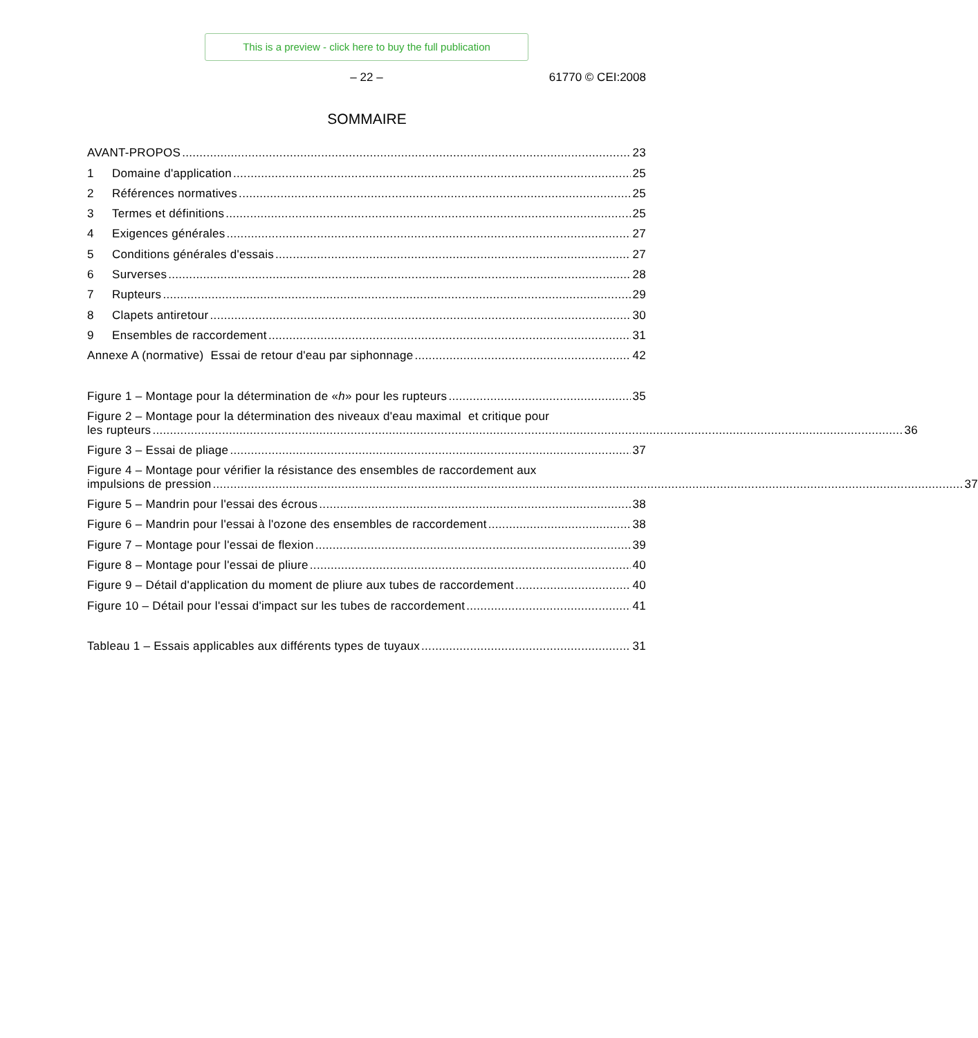This is a preview - click here to buy the full publication
– 22 – 61770 © CEI:2008
SOMMAIRE
AVANT-PROPOS 23
1 Domaine d'application 25
2 Références normatives 25
3 Termes et définitions 25
4 Exigences générales 27
5 Conditions générales d'essais 27
6 Surverses 28
7 Rupteurs 29
8 Clapets antiretour 30
9 Ensembles de raccordement 31
Annexe A (normative) Essai de retour d'eau par siphonnage 42
Figure 1 – Montage pour la détermination de «h» pour les rupteurs 35
Figure 2 – Montage pour la détermination des niveaux d'eau maximal et critique pour
les rupteurs
36
Figure 3 – Essai de pliage 37
Figure 4 – Montage pour vérifier la résistance des ensembles de raccordement aux
impulsions de pression
37
Figure 5 – Mandrin pour l'essai des écrous 38
Figure 6 – Mandrin pour l'essai à l'ozone des ensembles de raccordement 38
Figure 7 – Montage pour l'essai de flexion 39
Figure 8 – Montage pour l'essai de pliure 40
Figure 9 – Détail d'application du moment de pliure aux tubes de raccordement 40
Figure 10 – Détail pour l'essai d'impact sur les tubes de raccordement 41
Tableau 1 – Essais applicables aux différents types de tuyaux 31